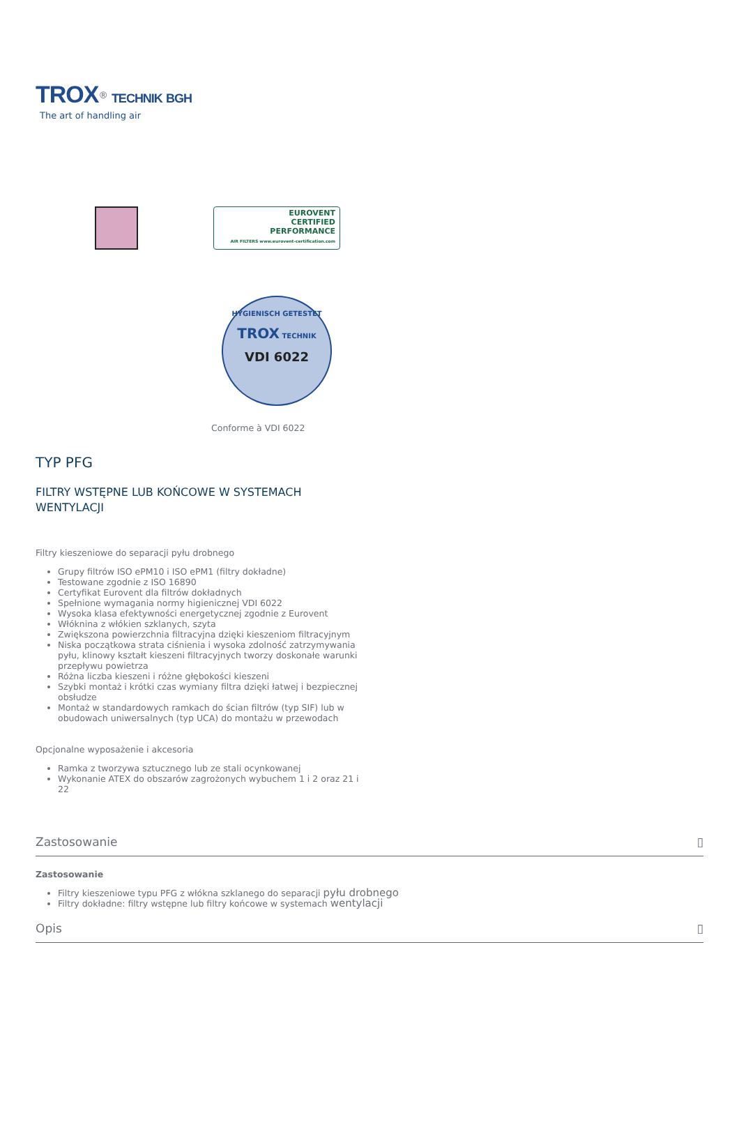TROX<sup>®</sup> TECHNIK BGH
The art of handling air
EUROVENT
CERTIFIED
PERFORMANCE
AIR FILTERS www.eurovent-certification.com
HYGIENISCH GETESTET
TROX TECHNIK
VDI 6022
Conforme à VDI 6022
TYP PFG
FILTRY WSTĘPNE LUB KOŃCOWE W SYSTEMACH WENTYLACJI
Filtry kieszeniowe do separacji pyłu drobnego
Grupy filtrów ISO ePM10 i ISO ePM1 (filtry dokładne)
Testowane zgodnie z ISO 16890
Certyfikat Eurovent dla filtrów dokładnych
Spełnione wymagania normy higienicznej VDI 6022
Wysoka klasa efektywności energetycznej zgodnie z Eurovent
Włóknina z włókien szklanych, szyta
Zwiększona powierzchnia filtracyjna dzięki kieszeniom filtracyjnym
Niska początkowa strata ciśnienia i wysoka zdolność zatrzymywania pyłu, klinowy kształt kieszeni filtracyjnych tworzy doskonałe warunki przepływu powietrza
Różna liczba kieszeni i różne głębokości kieszeni
Szybki montaż i krótki czas wymiany filtra dzięki łatwej i bezpiecznej obsłudze
Montaż w standardowych ramkach do ścian filtrów (typ SIF) lub w obudowach uniwersalnych (typ UCA) do montażu w przewodach
Opcjonalne wyposażenie i akcesoria
Ramka z tworzywa sztucznego lub ze stali ocynkowanej
Wykonanie ATEX do obszarów zagrożonych wybuchem 1 i 2 oraz 21 i 22
Zastosowanie ▯
Zastosowanie
Filtry kieszeniowe typu PFG z włókna szklanego do separacji pyłu drobnego
Filtry dokładne: filtry wstępne lub filtry końcowe w systemach wentylacji
Opis ▯